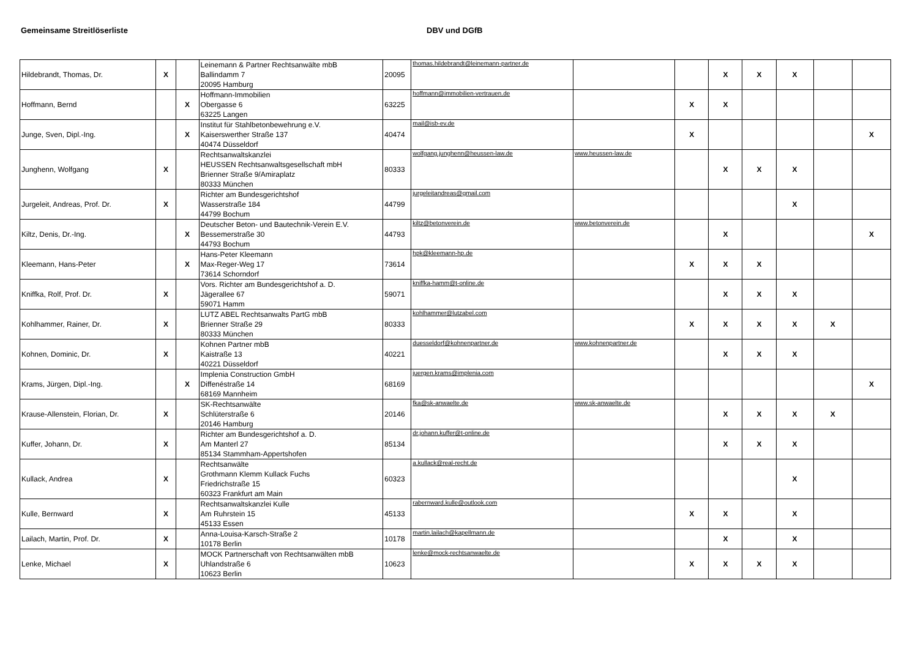Gemeinsame Streitlöserliste DBV und DGfB
| Hildebrandt, Thomas, Dr. | X | | Leinemann & Partner Rechtsanwälte mbB Ballindamm 7 20095 Hamburg | 20095 | thomas.hildebrandt@leinemann-partner.de | | | X | X | X | | |
| Hoffmann, Bernd | | X | Hoffmann-Immobilien Obergasse 6 63225 Langen | 63225 | hoffmann@immobilien-vertrauen.de | | X | X | | | | |
| Junge, Sven, Dipl.-Ing. | | X | Institut für Stahlbetonbewehrung e.V. Kaiserswerther Straße 137 40474 Düsseldorf | 40474 | mail@isb-ev.de | | X | | | | | X |
| Junghenn, Wolfgang | X | | Rechtsanwaltskanzlei HEUSSEN Rechtsanwaltsgesellschaft mbH Brienner Straße 9/Amiraplatz 80333 München | 80333 | wolfgang.junghenn@heussen-law.de | www.heussen-law.de | | X | X | X | | |
| Jurgeleit, Andreas, Prof. Dr. | X | | Richter am Bundesgerichtshof Wasserstraße 184 44799 Bochum | 44799 | jurgeleitandreas@gmail.com | | | | | X | | |
| Kiltz, Denis, Dr.-Ing. | | X | Deutscher Beton- und Bautechnik-Verein E.V. Bessemerstraße 30 44793 Bochum | 44793 | kiltz@betonverein.de | www.betonverein.de | | X | | | | X |
| Kleemann, Hans-Peter | | X | Hans-Peter Kleemann Max-Reger-Weg 17 73614 Schorndorf | 73614 | hpk@kleemann-hp.de | | X | X | X | | | |
| Kniffka, Rolf, Prof. Dr. | X | | Vors. Richter am Bundesgerichtshof a. D. Jägerallee 67 59071 Hamm | 59071 | kniffka-hamm@t-online.de | | | X | X | X | | |
| Kohlhammer, Rainer, Dr. | X | | LUTZ ABEL Rechtsanwalts PartG mbB Brienner Straße 29 80333 München | 80333 | kohlhammer@lutzabel.com | | X | X | X | X | X | |
| Kohnen, Dominic, Dr. | X | | Kohnen Partner mbB Kaistraße 13 40221 Düsseldorf | 40221 | duesseldorf@kohnenpartner.de | www.kohnenpartner.de | | X | X | X | | |
| Krams, Jürgen, Dipl.-Ing. | | X | Implenia Construction GmbH Diffenéstraße 14 68169 Mannheim | 68169 | juergen.krams@implenia.com | | | | | | | X |
| Krause-Allenstein, Florian, Dr. | X | | SK-Rechtsanwälte Schlüterstraße 6 20146 Hamburg | 20146 | fka@sk-anwaelte.de | www.sk-anwaelte.de | | X | X | X | X | |
| Kuffer, Johann, Dr. | X | | Richter am Bundesgerichtshof a. D. Am Manterl 27 85134 Stammham-Appertshofen | 85134 | dr.johann.kuffer@t-online.de | | | X | X | X | | |
| Kullack, Andrea | X | | Rechtsanwälte Grothmann Klemm Kullack Fuchs Friedrichstraße 15 60323 Frankfurt am Main | 60323 | a.kullack@real-recht.de | | | | | X | | |
| Kulle, Bernward | X | | Rechtsanwaltskanzlei Kulle Am Ruhrstein 15 45133 Essen | 45133 | rabernward.kulle@outlook.com | | X | X | | X | | |
| Lailach, Martin, Prof. Dr. | X | | Anna-Louisa-Karsch-Straße 2 10178 Berlin | 10178 | martin.lailach@kapellmann.de | | | X | | X | | |
| Lenke, Michael | X | | MOCK Partnerschaft von Rechtsanwälten mbB Uhlandstraße 6 10623 Berlin | 10623 | lenke@mock-rechtsanwaelte.de | | X | X | X | X | | |